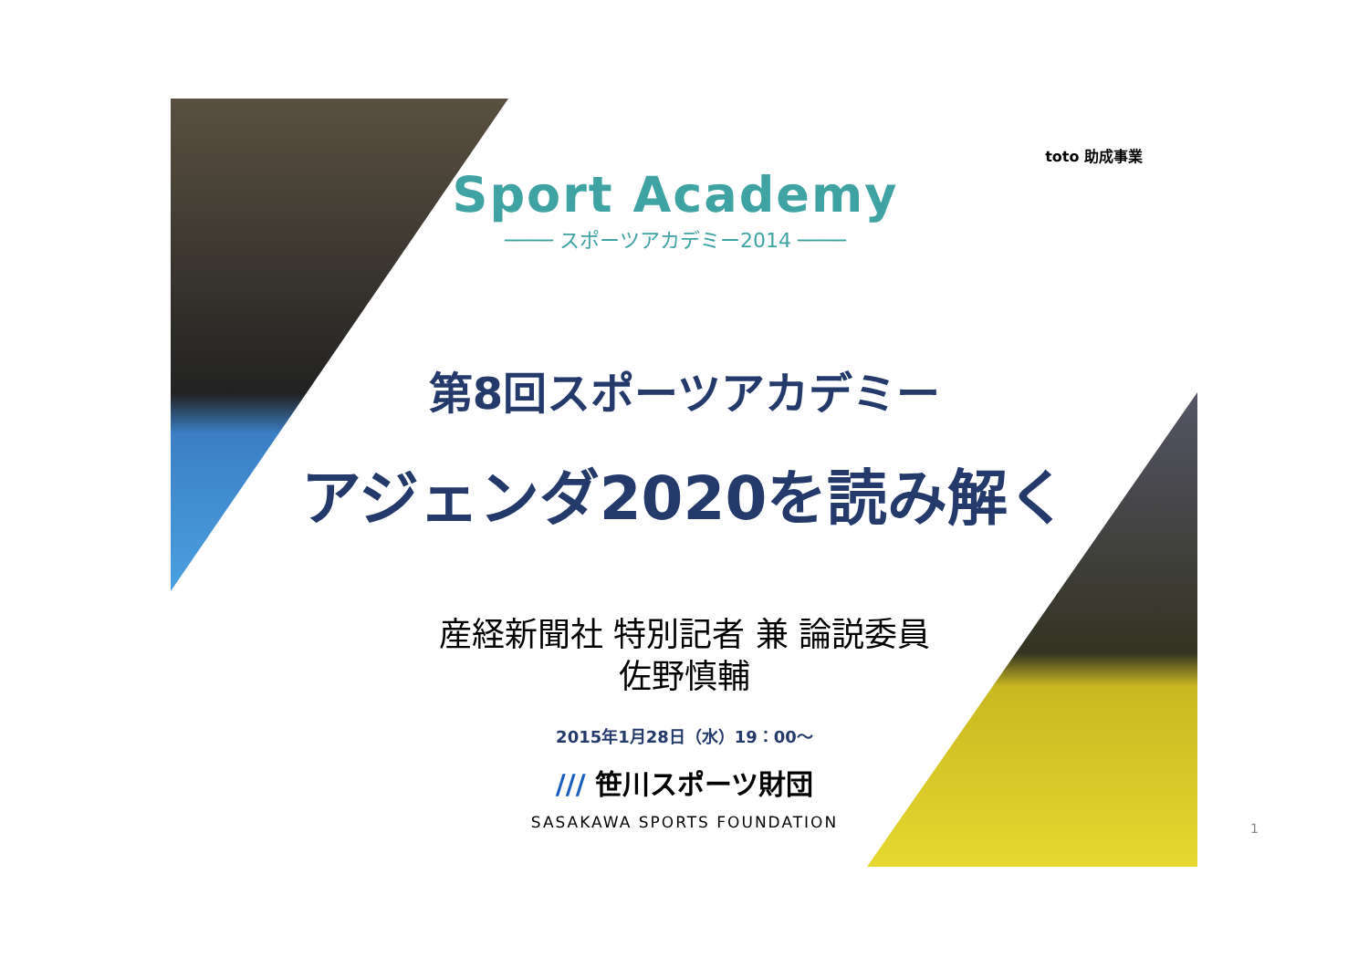toto 助成事業
Sport Academy
──── スポーツアカデミー2014 ────
第8回スポーツアカデミー
アジェンダ2020を読み解く
産経新聞社 特別記者 兼 論説委員
佐野慎輔
2015年1月28日（水）19：00～
/// 笹川スポーツ財団
SASAKAWA SPORTS FOUNDATION
1